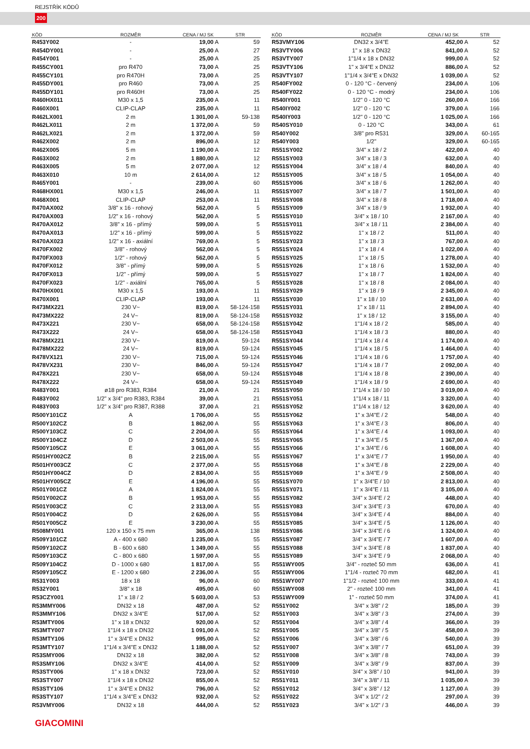REJSTŘÍK KÓDŮ
200
| KÓD | ROZMĚR | CENA / MJ SK | STR |
| --- | --- | --- | --- |
| R453Y002 | - | 19,00 A | 59 |
| R454DY001 | - | 25,00 A | 27 |
| R454Y001 | - | 25,00 A | 25 |
| R455CY001 | pro R470 | 73,00 A | 25 |
| R455CY101 | pro R470H | 73,00 A | 25 |
| R455DY001 | pro R460 | 73,00 A | 25 |
| R455DY101 | pro R460H | 73,00 A | 25 |
| R460HX011 | M30 x 1,5 | 235,00 A | 11 |
| R460X001 | CLIP-CLAP | 235,00 A | 11 |
| R462LX001 | 2 m | 1 301,00 A | 59-138 |
| R462LX011 | 2 m | 1 372,00 A | 59 |
| R462LX021 | 2 m | 1 372,00 A | 59 |
| R462X002 | 2 m | 896,00 A | 12 |
| R462X005 | 5 m | 1 190,00 A | 12 |
| R463X002 | 2 m | 1 880,00 A | 12 |
| R463X005 | 5 m | 2 077,00 A | 12 |
| R463X010 | 10 m | 2 614,00 A | 12 |
| R465Y001 | - | 239,00 A | 60 |
| R468HX001 | M30 x 1,5 | 246,00 A | 11 |
| R468X001 | CLIP-CLAP | 253,00 A | 11 |
| R470AX002 | 3/8" x 16 - rohový | 562,00 A | 5 |
| R470AX003 | 1/2" x 16 - rohový | 562,00 A | 5 |
| R470AX012 | 3/8" x 16 - přímý | 599,00 A | 5 |
| R470AX013 | 1/2" x 16 - přímý | 599,00 A | 5 |
| R470AX023 | 1/2" x 16 - axiální | 769,00 A | 5 |
| R470FX002 | 3/8" - rohový | 562,00 A | 5 |
| R470FX003 | 1/2" - rohový | 562,00 A | 5 |
| R470FX012 | 3/8" - přímý | 599,00 A | 5 |
| R470FX013 | 1/2" - přímý | 599,00 A | 5 |
| R470FX023 | 1/2" - axiální | 765,00 A | 5 |
| R470HX001 | M30 x 1,5 | 193,00 A | 11 |
| R470X001 | CLIP-CLAP | 193,00 A | 11 |
| R473MX221 | 230 V~ | 819,00 A | 58-124-158 |
| R473MX222 | 24 V~ | 819,00 A | 58-124-158 |
| R473X221 | 230 V~ | 658,00 A | 58-124-158 |
| R473X222 | 24 V~ | 658,00 A | 58-124-158 |
| R478MX221 | 230 V~ | 819,00 A | 59-124 |
| R478MX222 | 24 V~ | 819,00 A | 59-124 |
| R478VX121 | 230 V~ | 715,00 A | 59-124 |
| R478VX231 | 230 V~ | 846,00 A | 59-124 |
| R478X221 | 230 V~ | 658,00 A | 59-124 |
| R478X222 | 24 V~ | 658,00 A | 59-124 |
| R483Y001 | ø18 pro R383, R384 | 21,00 A | 21 |
| R483Y002 | 1/2" x 3/4" pro R383, R384 | 39,00 A | 21 |
| R483Y003 | 1/2" x 3/4" pro R387, R388 | 37,00 A | 21 |
| R500Y101CZ | A | 1 706,00 A | 55 |
| R500Y102CZ | B | 1 862,00 A | 55 |
| R500Y103CZ | C | 2 204,00 A | 55 |
| R500Y104CZ | D | 2 503,00 A | 55 |
| R500Y105CZ | E | 3 061,00 A | 55 |
| R501HY002CZ | B | 2 215,00 A | 55 |
| R501HY003CZ | C | 2 377,00 A | 55 |
| R501HY004CZ | D | 2 834,00 A | 55 |
| R501HY005CZ | E | 4 196,00 A | 55 |
| R501Y001CZ | A | 1 824,00 A | 55 |
| R501Y002CZ | B | 1 953,00 A | 55 |
| R501Y003CZ | C | 2 313,00 A | 55 |
| R501Y004CZ | D | 2 626,00 A | 55 |
| R501Y005CZ | E | 3 230,00 A | 55 |
| R508MY001 | 120 x 150 x 75 mm | 365,00 A | 138 |
| R509Y101CZ | A - 400 x 680 | 1 235,00 A | 55 |
| R509Y102CZ | B - 600 x 680 | 1 349,00 A | 55 |
| R509Y103CZ | C - 800 x 680 | 1 597,00 A | 55 |
| R509Y104CZ | D - 1000 x 680 | 1 817,00 A | 55 |
| R509Y105CZ | E - 1200 x 680 | 2 236,00 A | 55 |
| R531Y003 | 18 x 18 | 96,00 A | 60 |
| R532Y001 | 3/8" x 18 | 495,00 A | 60 |
| R53CZY001 | 1" x 18 / 2 | 5 603,00 A | 53 |
| R53MMY006 | DN32 x 18 | 487,00 A | 52 |
| R53MMY106 | DN32 x 3/4"E | 517,00 A | 52 |
| R53MTY006 | 1" x 18 x DN32 | 920,00 A | 52 |
| R53MTY007 | 1"1/4 x 18 x DN32 | 1 091,00 A | 52 |
| R53MTY106 | 1" x 3/4"E x DN32 | 995,00 A | 52 |
| R53MTY107 | 1"1/4 x 3/4"E x DN32 | 1 188,00 A | 52 |
| R53SMY006 | DN32 x 18 | 382,00 A | 52 |
| R53SMY106 | DN32 x 3/4"E | 414,00 A | 52 |
| R53STY006 | 1" x 18 x DN32 | 723,00 A | 52 |
| R53STY007 | 1"1/4 x 18 x DN32 | 855,00 A | 52 |
| R53STY106 | 1" x 3/4"E x DN32 | 796,00 A | 52 |
| R53STY107 | 1"1/4 x 3/4"E x DN32 | 932,00 A | 52 |
| R53VMY006 | DN32 x 18 | 444,00 A | 52 |
| KÓD | ROZMĚR | CENA / MJ SK | STR |
| --- | --- | --- | --- |
| R53VMY106 | DN32 x 3/4"E | 452,00 A | 52 |
| R53VTY006 | 1" x 18 x DN32 | 841,00 A | 52 |
| R53VTY007 | 1"1/4 x 18 x DN32 | 999,00 A | 52 |
| R53VTY106 | 1" x 3/4"E x DN32 | 886,00 A | 52 |
| R53VTY107 | 1"1/4 x 3/4"E x DN32 | 1 039,00 A | 52 |
| R540FY002 | 0 - 120 °C - červený | 234,00 A | 106 |
| R540FY022 | 0 - 120 °C - modrý | 234,00 A | 106 |
| R540IY001 | 1/2" 0 - 120 °C | 260,00 A | 166 |
| R540IY002 | 1/2" 0 - 120 °C | 379,00 A | 166 |
| R540IY003 | 1/2" 0 - 120 °C | 1 025,00 A | 166 |
| R540SY010 | 0 - 120 °C | 343,00 A | 61 |
| R540Y002 | 3/8" pro R531 | 329,00 A | 60-165 |
| R540Y003 | 1/2" | 329,00 A | 60-165 |
| R551SY002 | 3/4" x 18 / 2 | 422,00 A | 40 |
| R551SY003 | 3/4" x 18 / 3 | 632,00 A | 40 |
| R551SY004 | 3/4" x 18 / 4 | 840,00 A | 40 |
| R551SY005 | 3/4" x 18 / 5 | 1 054,00 A | 40 |
| R551SY006 | 3/4" x 18 / 6 | 1 262,00 A | 40 |
| R551SY007 | 3/4" x 18 / 7 | 1 501,00 A | 40 |
| R551SY008 | 3/4" x 18 / 8 | 1 718,00 A | 40 |
| R551SY009 | 3/4" x 18 / 9 | 1 932,00 A | 40 |
| R551SY010 | 3/4" x 18 / 10 | 2 167,00 A | 40 |
| R551SY011 | 3/4" x 18 / 11 | 2 384,00 A | 40 |
| R551SY022 | 1" x 18 / 2 | 511,00 A | 40 |
| R551SY023 | 1" x 18 / 3 | 767,00 A | 40 |
| R551SY024 | 1" x 18 / 4 | 1 022,00 A | 40 |
| R551SY025 | 1" x 18 / 5 | 1 278,00 A | 40 |
| R551SY026 | 1" x 18 / 6 | 1 532,00 A | 40 |
| R551SY027 | 1" x 18 / 7 | 1 824,00 A | 40 |
| R551SY028 | 1" x 18 / 8 | 2 084,00 A | 40 |
| R551SY029 | 1" x 18 / 9 | 2 345,00 A | 40 |
| R551SY030 | 1" x 18 / 10 | 2 631,00 A | 40 |
| R551SY031 | 1" x 18 / 11 | 2 894,00 A | 40 |
| R551SY032 | 1" x 18 / 12 | 3 155,00 A | 40 |
| R551SY042 | 1"1/4 x 18 / 2 | 585,00 A | 40 |
| R551SY043 | 1"1/4 x 18 / 3 | 880,00 A | 40 |
| R551SY044 | 1"1/4 x 18 / 4 | 1 174,00 A | 40 |
| R551SY045 | 1"1/4 x 18 / 5 | 1 464,00 A | 40 |
| R551SY046 | 1"1/4 x 18 / 6 | 1 757,00 A | 40 |
| R551SY047 | 1"1/4 x 18 / 7 | 2 092,00 A | 40 |
| R551SY048 | 1"1/4 x 18 / 8 | 2 390,00 A | 40 |
| R551SY049 | 1"1/4 x 18 / 9 | 2 690,00 A | 40 |
| R551SY050 | 1"1/4 x 18 / 10 | 3 019,00 A | 40 |
| R551SY051 | 1"1/4 x 18 / 11 | 3 320,00 A | 40 |
| R551SY052 | 1"1/4 x 18 / 12 | 3 620,00 A | 40 |
| R551SY062 | 1" x 3/4"E / 2 | 548,00 A | 40 |
| R551SY063 | 1" x 3/4"E / 3 | 806,00 A | 40 |
| R551SY064 | 1" x 3/4"E / 4 | 1 093,00 A | 40 |
| R551SY065 | 1" x 3/4"E / 5 | 1 367,00 A | 40 |
| R551SY066 | 1" x 3/4"E / 6 | 1 608,00 A | 40 |
| R551SY067 | 1" x 3/4"E / 7 | 1 950,00 A | 40 |
| R551SY068 | 1" x 3/4"E / 8 | 2 229,00 A | 40 |
| R551SY069 | 1" x 3/4"E / 9 | 2 508,00 A | 40 |
| R551SY070 | 1" x 3/4"E / 10 | 2 813,00 A | 40 |
| R551SY071 | 1" x 3/4"E / 11 | 3 105,00 A | 40 |
| R551SY082 | 3/4" x 3/4"E / 2 | 448,00 A | 40 |
| R551SY083 | 3/4" x 3/4"E / 3 | 670,00 A | 40 |
| R551SY084 | 3/4" x 3/4"E / 4 | 884,00 A | 40 |
| R551SY085 | 3/4" x 3/4"E / 5 | 1 126,00 A | 40 |
| R551SY086 | 3/4" x 3/4"E / 6 | 1 324,00 A | 40 |
| R551SY087 | 3/4" x 3/4"E / 7 | 1 607,00 A | 40 |
| R551SY088 | 3/4" x 3/4"E / 8 | 1 837,00 A | 40 |
| R551SY089 | 3/4" x 3/4"E / 9 | 2 068,00 A | 40 |
| R551WY005 | 3/4" - rozteč 50 mm | 636,00 A | 41 |
| R551WY006 | 1"1/4 - rozteč 70 mm | 682,00 A | 41 |
| R551WY007 | 1"1/2 - rozteč 100 mm | 333,00 A | 41 |
| R551WY008 | 2" - rozteč 100 mm | 341,00 A | 41 |
| R551WY009 | 1" - rozteč 50 mm | 374,00 A | 41 |
| R551Y002 | 3/4" x 3/8" / 2 | 185,00 A | 39 |
| R551Y003 | 3/4" x 3/8" / 3 | 274,00 A | 39 |
| R551Y004 | 3/4" x 3/8" / 4 | 366,00 A | 39 |
| R551Y005 | 3/4" x 3/8" / 5 | 458,00 A | 39 |
| R551Y006 | 3/4" x 3/8" / 6 | 540,00 A | 39 |
| R551Y007 | 3/4" x 3/8" / 7 | 651,00 A | 39 |
| R551Y008 | 3/4" x 3/8" / 8 | 743,00 A | 39 |
| R551Y009 | 3/4" x 3/8" / 9 | 837,00 A | 39 |
| R551Y010 | 3/4" x 3/8" / 10 | 941,00 A | 39 |
| R551Y011 | 3/4" x 3/8" / 11 | 1 035,00 A | 39 |
| R551Y012 | 3/4" x 3/8" / 12 | 1 127,00 A | 39 |
| R551Y022 | 3/4" x 1/2" / 2 | 297,00 A | 39 |
| R551Y023 | 3/4" x 1/2" / 3 | 446,00 A | 39 |
GIACOMINI